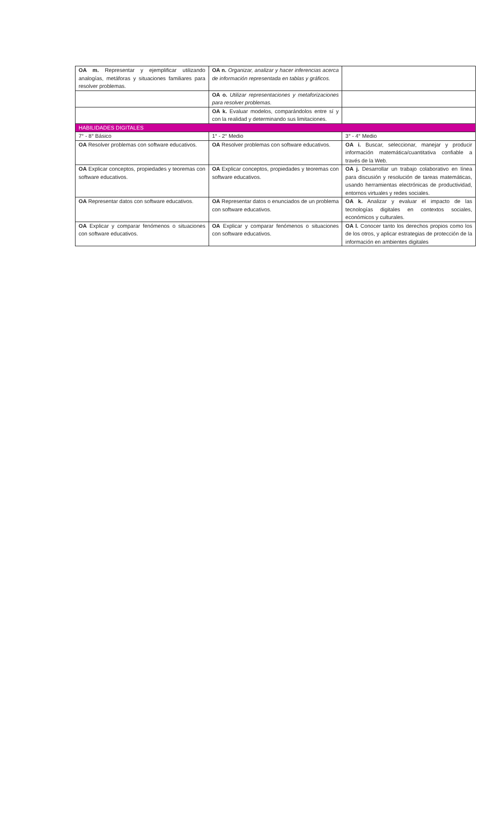| OA m. Representar y ejemplificar utilizando analogías, metáforas y situaciones familiares para resolver problemas. | OA n. Organizar, analizar y hacer inferencias acerca de información representada en tablas y gráficos. | |
| | OA o. Utilizar representaciones y metaforizaciones para resolver problemas. | |
| | OA k. Evaluar modelos, comparándolos entre sí y con la realidad y determinando sus limitaciones. | |
| HABILIDADES DIGITALES | | |
| 7° - 8° Básico | 1° - 2° Medio | 3° - 4° Medio |
| OA Resolver problemas con software educativos. | OA Resolver problemas con software educativos. | OA i. Buscar, seleccionar, manejar y producir información matemática/cuantitativa confiable a través de la Web. |
| OA Explicar conceptos, propiedades y teoremas con software educativos. | OA Explicar conceptos, propiedades y teoremas con software educativos. | OA j. Desarrollar un trabajo colaborativo en línea para discusión y resolución de tareas matemáticas, usando herramientas electrónicas de productividad, entornos virtuales y redes sociales. |
| OA Representar datos con software educativos. | OA Representar datos o enunciados de un problema con software educativos. | OA k. Analizar y evaluar el impacto de las tecnologías digitales en contextos sociales, económicos y culturales. |
| OA Explicar y comparar fenómenos o situaciones con software educativos. | OA Explicar y comparar fenómenos o situaciones con software educativos. | OA l. Conocer tanto los derechos propios como los de los otros, y aplicar estrategias de protección de la información en ambientes digitales |